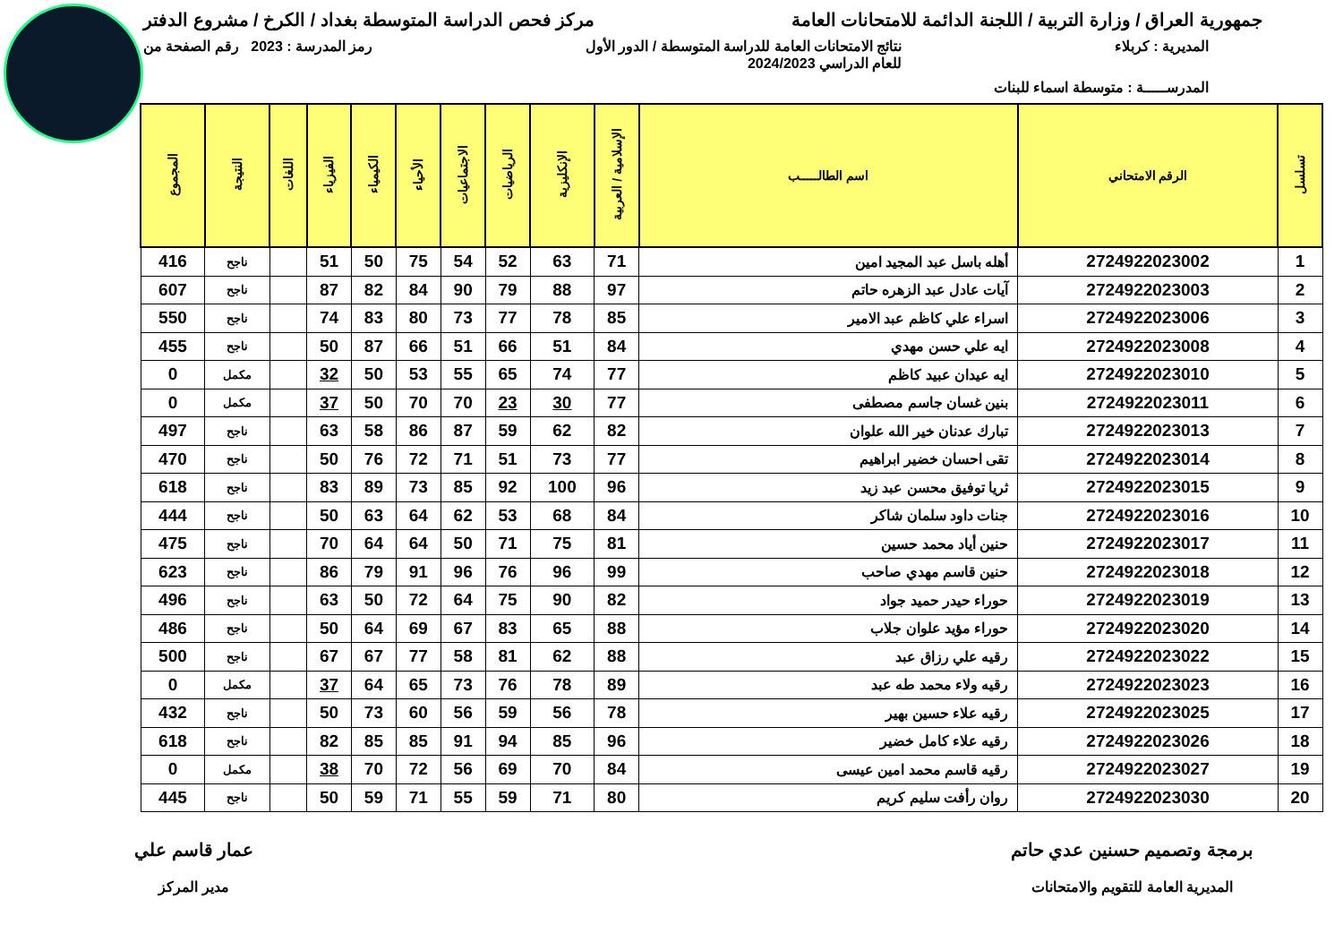جمهورية العراق / وزارة التربية / اللجنة الدائمة للامتحانات العامة مركز فحص الدراسة المتوسطة بغداد / الكرخ / مشروع الدفتر
المديرية : كربلاء نتائج الامتحانات العامة للدراسة المتوسطة / الدور الأول
للعام الدراسي 2024/2023 رمز المدرسة : 2023 رقم الصفحة من
المدرســـــة : متوسطة اسماء للبنات
| تسلسل | الرقم الامتحاني | اسم الطالـــــب | الإسلامية / العربية | الإنكليزية | الرياضيات | الاجتماعيات | الأحياء | الكيمياء | الفيزياء | اللغات | النتيجة | المجموع |
| --- | --- | --- | --- | --- | --- | --- | --- | --- | --- | --- | --- | --- |
| 1 | 2724922023002 | أهله باسل عبد المجيد امين | 71 | 63 | 52 | 54 | 75 | 50 | 51 | | ناجح | 416 |
| 2 | 2724922023003 | آيات عادل عبد الزهره حاتم | 97 | 88 | 79 | 90 | 84 | 82 | 87 | | ناجح | 607 |
| 3 | 2724922023006 | اسراء علي كاظم عبد الامير | 85 | 78 | 77 | 73 | 80 | 83 | 74 | | ناجح | 550 |
| 4 | 2724922023008 | ايه علي حسن مهدي | 84 | 51 | 66 | 51 | 66 | 87 | 50 | | ناجح | 455 |
| 5 | 2724922023010 | ايه عيدان عبيد كاظم | 77 | 74 | 65 | 55 | 53 | 50 | 32 | | مكمل | 0 |
| 6 | 2724922023011 | بنين غسان جاسم مصطفى | 77 | 30 | 23 | 70 | 70 | 50 | 37 | | مكمل | 0 |
| 7 | 2724922023013 | تبارك عدنان خير الله علوان | 82 | 62 | 59 | 87 | 86 | 58 | 63 | | ناجح | 497 |
| 8 | 2724922023014 | تقى احسان خضير ابراهيم | 77 | 73 | 51 | 71 | 72 | 76 | 50 | | ناجح | 470 |
| 9 | 2724922023015 | ثريا توفيق محسن عبد زيد | 96 | 100 | 92 | 85 | 73 | 89 | 83 | | ناجح | 618 |
| 10 | 2724922023016 | جنات داود سلمان شاكر | 84 | 68 | 53 | 62 | 64 | 63 | 50 | | ناجح | 444 |
| 11 | 2724922023017 | حنين أياد محمد حسين | 81 | 75 | 71 | 50 | 64 | 64 | 70 | | ناجح | 475 |
| 12 | 2724922023018 | حنين قاسم مهدي صاحب | 99 | 96 | 76 | 96 | 91 | 79 | 86 | | ناجح | 623 |
| 13 | 2724922023019 | حوراء حيدر حميد جواد | 82 | 90 | 75 | 64 | 72 | 50 | 63 | | ناجح | 496 |
| 14 | 2724922023020 | حوراء مؤيد علوان جلاب | 88 | 65 | 83 | 67 | 69 | 64 | 50 | | ناجح | 486 |
| 15 | 2724922023022 | رقيه علي رزاق عبد | 88 | 62 | 81 | 58 | 77 | 67 | 67 | | ناجح | 500 |
| 16 | 2724922023023 | رقيه ولاء محمد طه عبد | 89 | 78 | 76 | 73 | 65 | 64 | 37 | | مكمل | 0 |
| 17 | 2724922023025 | رقيه علاء حسين بهير | 78 | 56 | 59 | 56 | 60 | 73 | 50 | | ناجح | 432 |
| 18 | 2724922023026 | رقيه علاء كامل خضير | 96 | 85 | 94 | 91 | 85 | 85 | 82 | | ناجح | 618 |
| 19 | 2724922023027 | رقيه قاسم محمد امين عيسى | 84 | 70 | 69 | 56 | 72 | 70 | 38 | | مكمل | 0 |
| 20 | 2724922023030 | روان رأفت سليم كريم | 80 | 71 | 59 | 55 | 71 | 59 | 50 | | ناجح | 445 |
برمجة وتصميم حسنين عدي حاتم
المديرية العامة للتقويم والامتحانات
عمار قاسم علي
مدير المركز